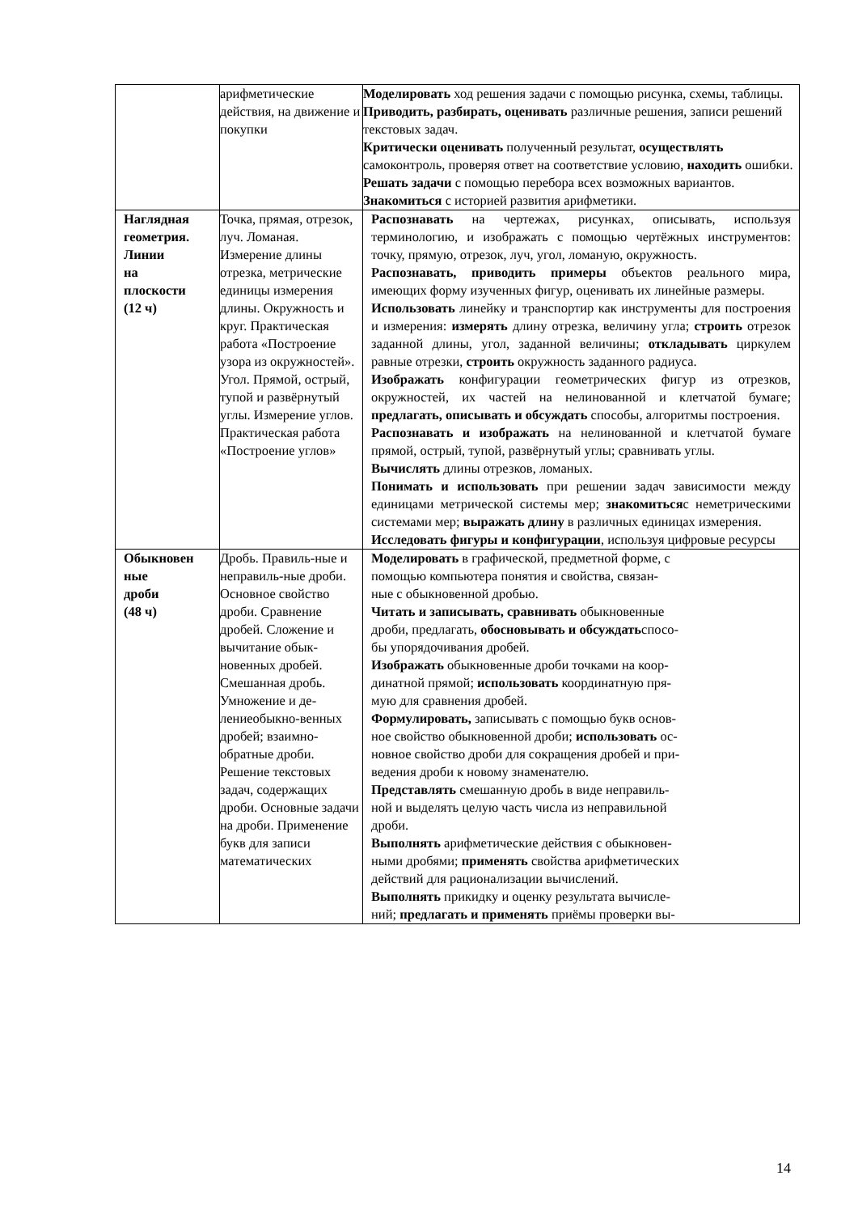| | арифметические действия, на движение и покупки | Моделировать ход решения задачи с помощью рисунка, схемы, таблицы. Приводить, разбирать, оценивать различные решения, записи решений текстовых задач. Критически оценивать полученный результат, осуществлять самоконтроль, проверяя ответ на соответствие условию, находить ошибки. Решать задачи с помощью перебора всех возможных вариантов. Знакомиться с историей развития арифметики. |
| Наглядная геометрия. Линии на плоскости (12 ч) | Точка, прямая, отрезок, луч. Ломаная. Измерение длины отрезка, метрические единицы измерения длины. Окружность и круг. Практическая работа «Построение узора из окружностей». Угол. Прямой, острый, тупой и развёрнутый углы. Измерение углов. Практическая работа «Построение углов» | Распознавать на чертежах, рисунках, описывать, используя терминологию, и изображать с помощью чертёжных инструментов: точку, прямую, отрезок, луч, угол, ломаную, окружность. Распознавать, приводить примеры объектов реального мира, имеющих форму изученных фигур, оценивать их линейные размеры. Использовать линейку и транспортир как инструменты для построения и измерения: измерять длину отрезка, величину угла; строить отрезок заданной длины, угол, заданной величины; откладывать циркулем равные отрезки, строить окружность заданного радиуса. Изображать конфигурации геометрических фигур из отрезков, окружностей, их частей на нелинованной и клетчатой бумаге; предлагать, описывать и обсуждать способы, алгоритмы построения. Распознавать и изображать на нелинованной и клетчатой бумаге прямой, острый, тупой, развёрнутый углы; сравнивать углы. Вычислять длины отрезков, ломаных. Понимать и использовать при решении задач зависимости между единицами метрической системы мер; знакомиться с неметрическими системами мер; выражать длину в различных единицах измерения. Исследовать фигуры и конфигурации , используя цифровые ресурсы |
| Обыкновен ные дроби (48 ч) | Дробь. Правиль-ные и неправиль-ные дроби. Основное свойство дроби. Сравнение дробей. Сложение и вычитание обык-новенных дробей. Смешанная дробь. Умножение и де-лениеобыкно-венных дробей; взаимно-обратные дроби. Решение текстовых задач, содержащих дроби. Основные задачи на дроби. Применение букв для записи математических | Моделировать в графической, предметной форме, с помощью компьютера понятия и свойства, связан- ные с обыкновенной дробью. Читать и записывать, сравнивать обыкновенные дроби, предлагать, обосновывать и обсуждать спосо- бы упорядочивания дробей. Изображать обыкновенные дроби точками на коор- динатной прямой; использовать координатную пря- мую для сравнения дробей. Формулировать, записывать с помощью букв основ- ное свойство обыкновенной дроби; использовать ос- новное свойство дроби для сокращения дробей и при- ведения дроби к новому знаменателю. Представлять смешанную дробь в виде неправиль- ной и выделять целую часть числа из неправильной дроби. Выполнять арифметические действия с обыкновен- ными дробями; применять свойства арифметических действий для рационализации вычислений. Выполнять прикидку и оценку результата вычисле- ний; предлагать и применять приёмы проверки вы- |
14